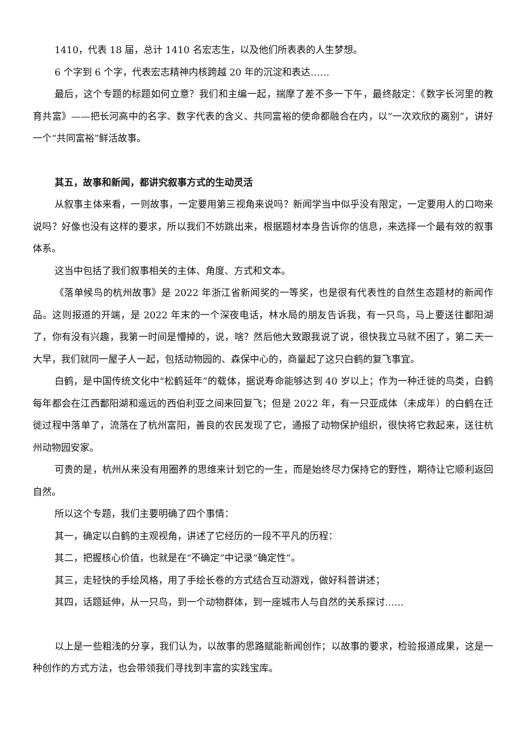1410，代表 18 届，总计 1410 名宏志生，以及他们所表表的人生梦想。
6 个字到 6 个字，代表宏志精神内核跨越 20 年的沉淀和表达……
最后，这个专题的标题如何立意？我们和主编一起，揣摩了差不多一下午，最终敲定：《数字长河里的教育共富》——把长河高中的名字、数字代表的含义、共同富裕的使命都融合在内，以“一次欢欣的离别”，讲好一个“共同富裕”鲜活故事。
其五，故事和新闻，都讲究叙事方式的生动灵活
从叙事主体来看，一则故事，一定要用第三视角来说吗？新闻学当中似乎没有限定，一定要用人的口吻来说吗？好像也没有这样的要求，所以我们不妨跳出来，根据题材本身告诉你的信息，来选择一个最有效的叙事体系。
这当中包括了我们叙事相关的主体、角度、方式和文本。
《落单候鸟的杭州故事》是 2022 年浙江省新闻奖的一等奖，也是很有代表性的自然生态题材的新闻作品。这则报道的开端，是 2022 年末的一个深夜电话，林水局的朋友告诉我，有一只鸟，马上要送往鄱阳湖了，你有没有兴趣，我第一时间是懵掉的，说，啥？然后他大致跟我说了说，很快我立马就不困了，第二天一大早，我们就同一屋子人一起，包括动物园的、森保中心的，商量起了这只白鹤的复飞事宜。
白鹤，是中国传统文化中“松鹤延年”的载体，据说寿命能够达到 40 岁以上；作为一种迁徙的鸟类，白鹤每年都会在江西鄱阳湖和遥远的西伯利亚之间来回复飞；但是 2022 年，有一只亚成体（未成年）的白鹤在迁徙过程中落单了，流落在了杭州富阳，善良的农民发现了它，通报了动物保护组织，很快将它救起来，送往杭州动物园安家。
可贵的是，杭州从来没有用圈养的思维来计划它的一生，而是始终尽力保持它的野性，期待让它顺利返回自然。
所以这个专题，我们主要明确了四个事情：
其一，确定以白鹤的主观视角，讲述了它经历的一段不平凡的历程：
其二，把握核心价值，也就是在“不确定”中记录“确定性”。
其三，走轻快的手绘风格，用了手绘长卷的方式结合互动游戏，做好科普讲述；
其四，话题延伸，从一只鸟，到一个动物群体，到一座城市人与自然的关系探讨……
以上是一些粗浅的分享，我们认为，以故事的思路赋能新闻创作；以故事的要求，检验报道成果，这是一种创作的方式方法，也会带领我们寻找到丰富的实践宝库。